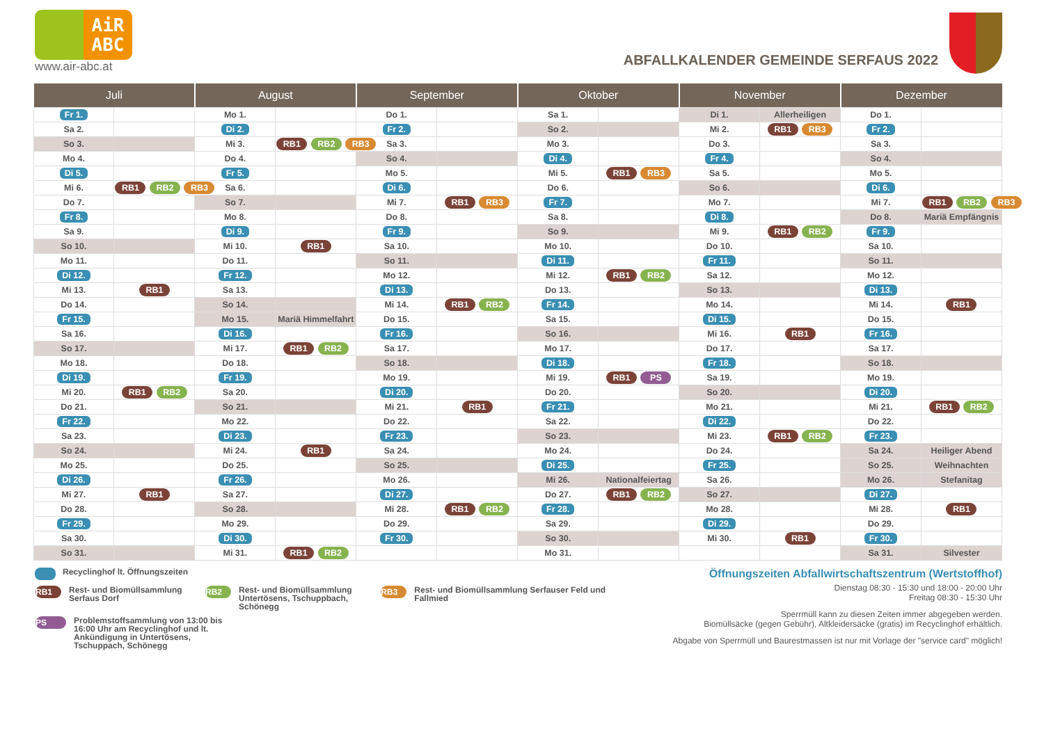AiR
ABC
www.air-abc.at
ABFALLKALENDER GEMEINDE SERFAUS 2022
| Juli | | August | | September | | Oktober | | November | | Dezember | |
| --- | --- | --- | --- | --- | --- | --- | --- | --- | --- | --- | --- |
| Fr 1. | | Mo 1. | | Do 1. | | Sa 1. | | Di 1. | Allerheiligen | Do 1. | |
| Sa 2. | | Di 2. | | Fr 2. | | So 2. | | Mi 2. | RB1 RB3 | Fr 2. | |
| So 3. | | Mi 3. | RB1 RB2 RB3 | Sa 3. | | Mo 3. | | Do 3. | | Sa 3. | |
| Mo 4. | | Do 4. | | So 4. | | Di 4. | | Fr 4. | | So 4. | |
| Di 5. | | Fr 5. | | Mo 5. | | Mi 5. | RB1 RB3 | Sa 5. | | Mo 5. | |
| Mi 6. | RB1 RB2 RB3 | Sa 6. | | Di 6. | | Do 6. | | So 6. | | Di 6. | |
| Do 7. | | So 7. | | Mi 7. | RB1 RB3 | Fr 7. | | Mo 7. | | Mi 7. | RB1 RB2 RB3 |
| Fr 8. | | Mo 8. | | Do 8. | | Sa 8. | | Di 8. | | Do 8. | Mariä Empfängnis |
| Sa 9. | | Di 9. | | Fr 9. | | So 9. | | Mi 9. | RB1 RB2 | Fr 9. | |
| So 10. | | Mi 10. | RB1 | Sa 10. | | Mo 10. | | Do 10. | | Sa 10. | |
| Mo 11. | | Do 11. | | So 11. | | Di 11. | | Fr 11. | | So 11. | |
| Di 12. | | Fr 12. | | Mo 12. | | Mi 12. | RB1 RB2 | Sa 12. | | Mo 12. | |
| Mi 13. | RB1 | Sa 13. | | Di 13. | | Do 13. | | So 13. | | Di 13. | |
| Do 14. | | So 14. | | Mi 14. | RB1 RB2 | Fr 14. | | Mo 14. | | Mi 14. | RB1 |
| Fr 15. | | Mo 15. | Mariä Himmelfahrt | Do 15. | | Sa 15. | | Di 15. | | Do 15. | |
| Sa 16. | | Di 16. | | Fr 16. | | So 16. | | Mi 16. | RB1 | Fr 16. | |
| So 17. | | Mi 17. | RB1 RB2 | Sa 17. | | Mo 17. | | Do 17. | | Sa 17. | |
| Mo 18. | | Do 18. | | So 18. | | Di 18. | | Fr 18. | | So 18. | |
| Di 19. | | Fr 19. | | Mo 19. | | Mi 19. | RB1 PS | Sa 19. | | Mo 19. | |
| Mi 20. | RB1 RB2 | Sa 20. | | Di 20. | | Do 20. | | So 20. | | Di 20. | |
| Do 21. | | So 21. | | Mi 21. | RB1 | Fr 21. | | Mo 21. | | Mi 21. | RB1 RB2 |
| Fr 22. | | Mo 22. | | Do 22. | | Sa 22. | | Di 22. | | Do 22. | |
| Sa 23. | | Di 23. | | Fr 23. | | So 23. | | Mi 23. | RB1 RB2 | Fr 23. | |
| So 24. | | Mi 24. | RB1 | Sa 24. | | Mo 24. | | Do 24. | | Sa 24. | Heiliger Abend |
| Mo 25. | | Do 25. | | So 25. | | Di 25. | | Fr 25. | | So 25. | Weihnachten |
| Di 26. | | Fr 26. | | Mo 26. | | Mi 26. | Nationalfeiertag | Sa 26. | | Mo 26. | Stefanitag |
| Mi 27. | RB1 | Sa 27. | | Di 27. | | Do 27. | RB1 RB2 | So 27. | | Di 27. | |
| Do 28. | | So 28. | | Mi 28. | RB1 RB2 | Fr 28. | | Mo 28. | | Mi 28. | RB1 |
| Fr 29. | | Mo 29. | | Do 29. | | Sa 29. | | Di 29. | | Do 29. | |
| Sa 30. | | Di 30. | | Fr 30. | | So 30. | | Mi 30. | RB1 | Fr 30. | |
| So 31. | | Mi 31. | RB1 RB2 | | | Mo 31. | | | | Sa 31. | Silvester |
Recyclinghof lt. Öffnungszeiten
RB1
Rest- und Biomüllsammlung Serfaus Dorf
RB2
Rest- und Biomüllsammlung Untertösens, Tschuppbach, Schönegg
RB3
Rest- und Biomüllsammlung Serfauser Feld und Fallmied
PS
Problemstoffsammlung von 13:00 bis 16:00 Uhr am Recyclinghof und lt. Ankündigung in Untertösens, Tschuppach, Schönegg
Öffnungszeiten Abfallwirtschaftszentrum (Wertstoffhof)
Dienstag 08:30 - 15:30 und 18:00 - 20:00 Uhr
Freitag 08:30 - 15:30 Uhr
Sperrmüll kann zu diesen Zeiten immer abgegeben werden.
Biomüllsäcke (gegen Gebühr), Altkleidersäcke (gratis) im Recyclinghof erhältlich.
Abgabe von Sperrmüll und Baurestmassen ist nur mit Vorlage der "service card" möglich!